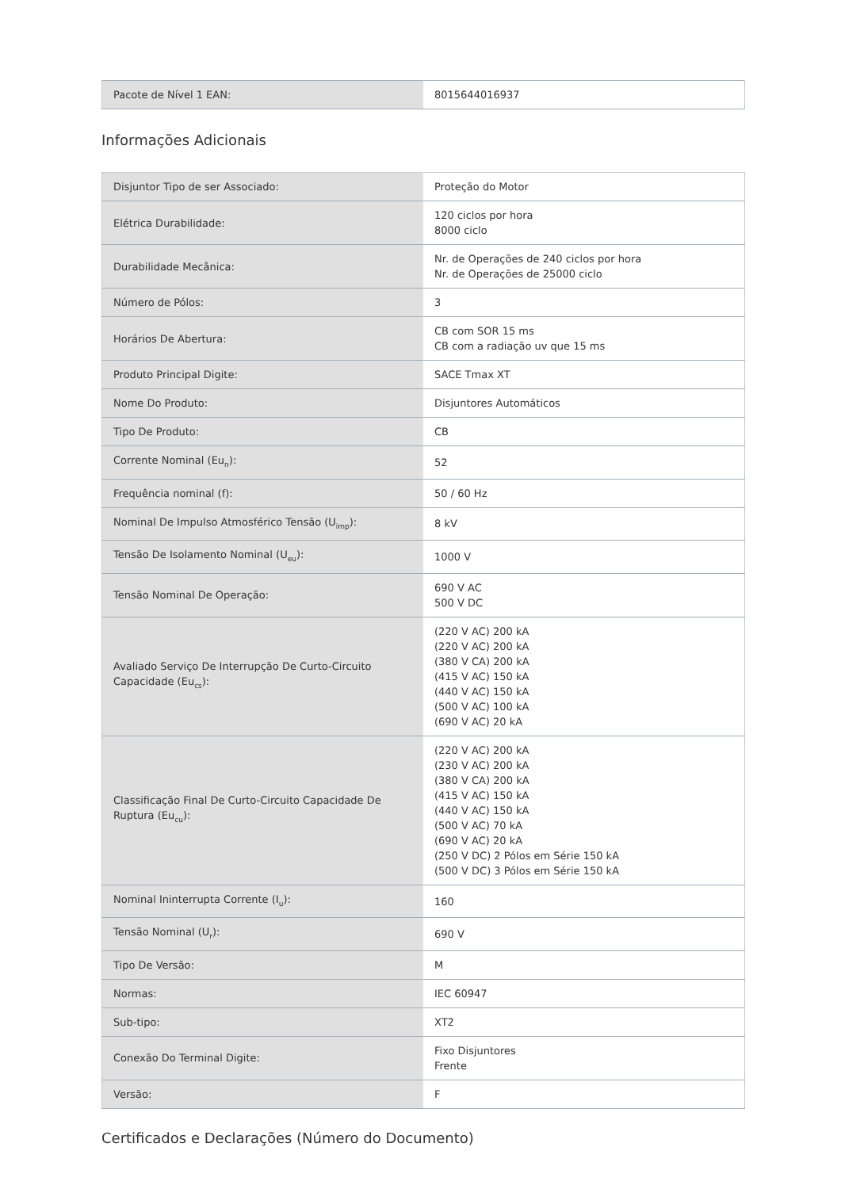| Pacote de Nível 1 EAN: | 8015644016937 |
Informações Adicionais
| Disjuntor Tipo de ser Associado: | Proteção do Motor |
| Elétrica Durabilidade: | 120 ciclos por hora 8000 ciclo |
| Durabilidade Mecânica: | Nr. de Operações de 240 ciclos por hora Nr. de Operações de 25000 ciclo |
| Número de Pólos: | 3 |
| Horários De Abertura: | CB com SOR 15 ms CB com a radiação uv que 15 ms |
| Produto Principal Digite: | SACE Tmax XT |
| Nome Do Produto: | Disjuntores Automáticos |
| Tipo De Produto: | CB |
| Corrente Nominal (Eu<sub>n</sub>): | 52 |
| Frequência nominal (f): | 50 / 60 Hz |
| Nominal De Impulso Atmosférico Tensão (U<sub>imp</sub>): | 8 kV |
| Tensão De Isolamento Nominal (U<sub>eu</sub>): | 1000 V |
| Tensão Nominal De Operação: | 690 V AC 500 V DC |
| Avaliado Serviço De Interrupção De Curto-Circuito Capacidade (Eu<sub>cs</sub>): | (220 V AC) 200 kA (220 V AC) 200 kA (380 V CA) 200 kA (415 V AC) 150 kA (440 V AC) 150 kA (500 V AC) 100 kA (690 V AC) 20 kA |
| Classificação Final De Curto-Circuito Capacidade De Ruptura (Eu<sub>cu</sub>): | (220 V AC) 200 kA (230 V AC) 200 kA (380 V CA) 200 kA (415 V AC) 150 kA (440 V AC) 150 kA (500 V AC) 70 kA (690 V AC) 20 kA (250 V DC) 2 Pólos em Série 150 kA (500 V DC) 3 Pólos em Série 150 kA |
| Nominal Ininterrupta Corrente (I<sub>u</sub>): | 160 |
| Tensão Nominal (U<sub>r</sub>): | 690 V |
| Tipo De Versão: | M |
| Normas: | IEC 60947 |
| Sub-tipo: | XT2 |
| Conexão Do Terminal Digite: | Fixo Disjuntores Frente |
| Versão: | F |
Certificados e Declarações (Número do Documento)